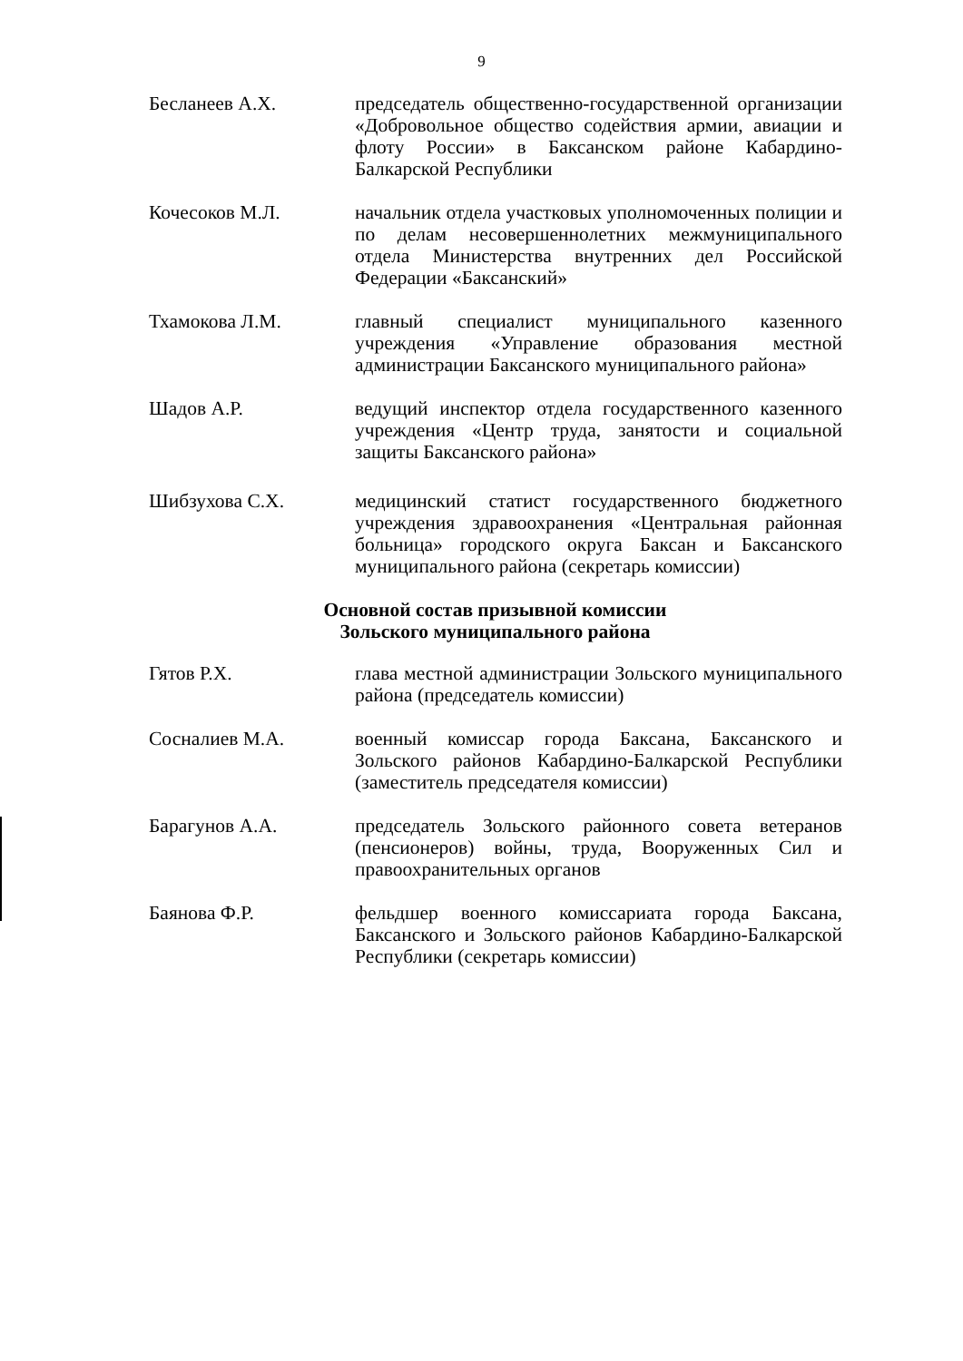9
Бесланеев А.Х. председатель общественно-государственной организации «Добровольное общество содействия армии, авиации и флоту России» в Баксанском районе Кабардино-Балкарской Республики
Кочесоков М.Л. начальник отдела участковых уполномоченных полиции и по делам несовершеннолетних межмуниципального отдела Министерства внутренних дел Российской Федерации «Баксанский»
Тхамокова Л.М. главный специалист муниципального казенного учреждения «Управление образования местной администрации Баксанского муниципального района»
Шадов А.Р. ведущий инспектор отдела государственного казенного учреждения «Центр труда, занятости и социальной защиты Баксанского района»
Шибзухова С.Х. медицинский статист государственного бюджетного учреждения здравоохранения «Центральная районная больница» городского округа Баксан и Баксанского муниципального района (секретарь комиссии)
Основной состав призывной комиссии
Зольского муниципального района
Гятов Р.Х. глава местной администрации Зольского муниципального района (председатель комиссии)
Сосналиев М.А. военный комиссар города Баксана, Баксанского и Зольского районов Кабардино-Балкарской Республики (заместитель председателя комиссии)
Барагунов А.А. председатель Зольского районного совета ветеранов (пенсионеров) войны, труда, Вооруженных Сил и правоохранительных органов
Баянова Ф.Р. фельдшер военного комиссариата города Баксана, Баксанского и Зольского районов Кабардино-Балкарской Республики (секретарь комиссии)